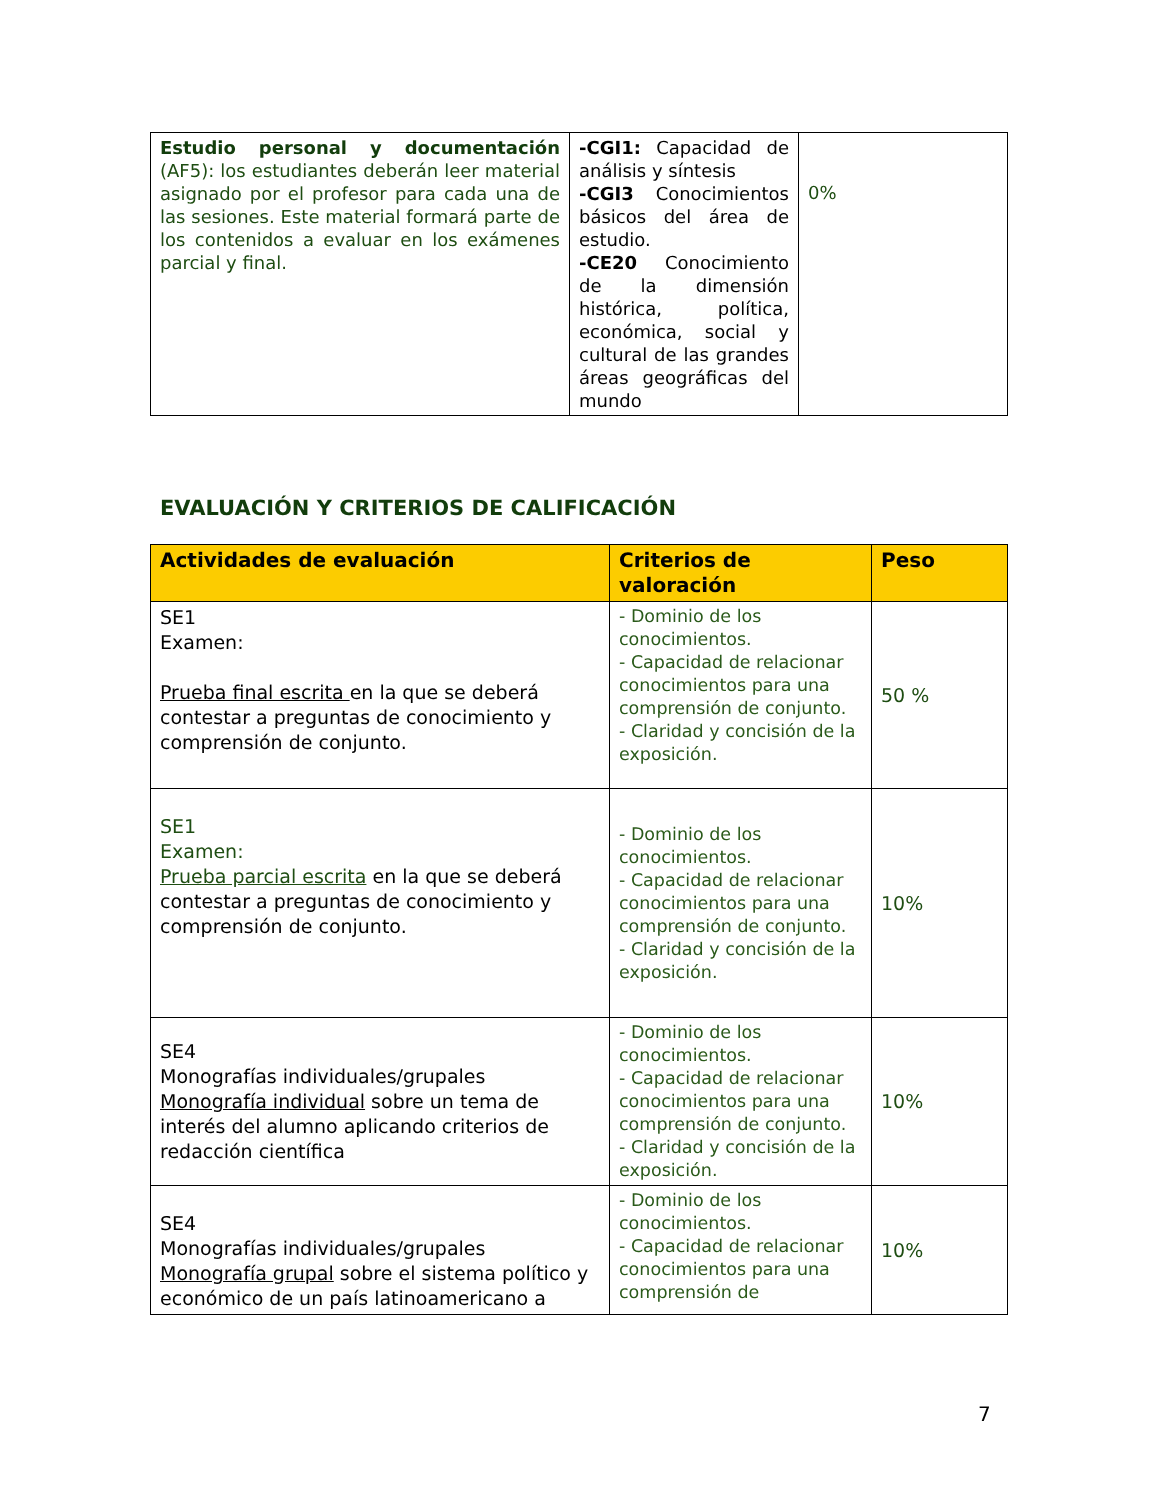| Estudio personal y documentación (AF5): los estudiantes deberán leer material asignado por el profesor para cada una de las sesiones. Este material formará parte de los contenidos a evaluar en los exámenes parcial y final. | -CGI1: Capacidad de análisis y síntesis -CGI3 Conocimientos básicos del área de estudio. -CE20 Conocimiento de la dimensión histórica, política, económica, social y cultural de las grandes áreas geográficas del mundo | 0% |
EVALUACIÓN Y CRITERIOS DE CALIFICACIÓN
| Actividades de evaluación | Criterios de valoración | Peso |
| --- | --- | --- |
| SE1 Examen: Prueba final escrita en la que se deberá contestar a preguntas de conocimiento y comprensión de conjunto. | - Dominio de los conocimientos. - Capacidad de relacionar conocimientos para una comprensión de conjunto. - Claridad y concisión de la exposición. | 50 % |
| SE1 Examen: Prueba parcial escrita en la que se deberá contestar a preguntas de conocimiento y comprensión de conjunto. | - Dominio de los conocimientos. - Capacidad de relacionar conocimientos para una comprensión de conjunto. - Claridad y concisión de la exposición. | 10% |
| SE4 Monografías individuales/grupales Monografía individual sobre un tema de interés del alumno aplicando criterios de redacción científica | - Dominio de los conocimientos. - Capacidad de relacionar conocimientos para una comprensión de conjunto. - Claridad y concisión de la exposición. | 10% |
| SE4 Monografías individuales/grupales Monografía grupal sobre el sistema político y económico de un país latinoamericano a | - Dominio de los conocimientos. - Capacidad de relacionar conocimientos para una comprensión de | 10% |
7